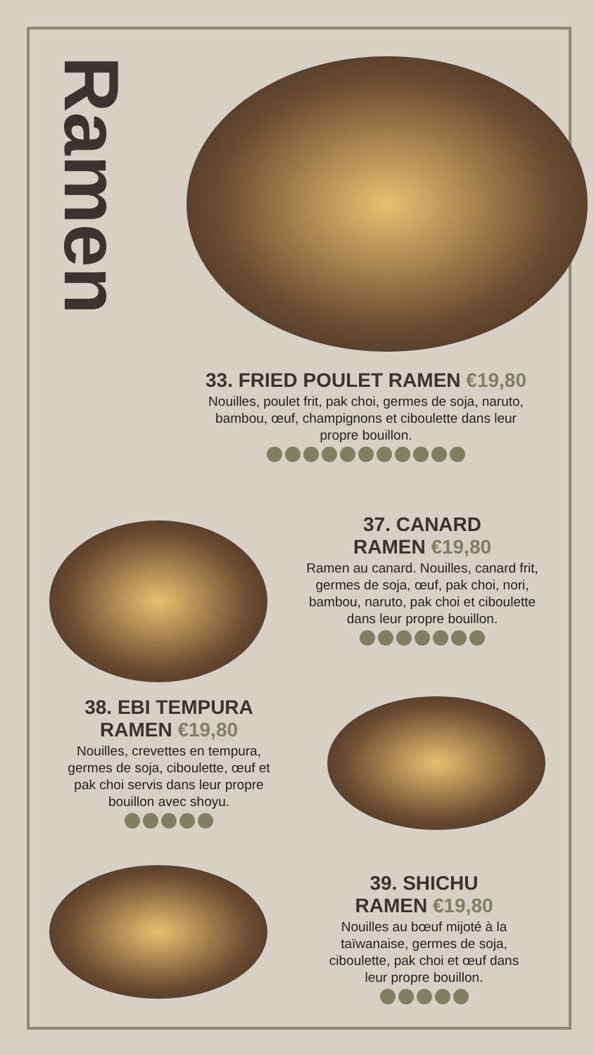Ramen
33. FRIED POULET RAMEN €19,80
Nouilles, poulet frit, pak choi, germes de soja, naruto, bambou, œuf, champignons et ciboulette dans leur propre bouillon.
37. CANARD
RAMEN €19,80
Ramen au canard. Nouilles, canard frit, germes de soja, œuf, pak choi, nori, bambou, naruto, pak choi et ciboulette dans leur propre bouillon.
38. EBI TEMPURA
RAMEN €19,80
Nouilles, crevettes en tempura, germes de soja, ciboulette, œuf et pak choi servis dans leur propre bouillon avec shoyu.
39. SHICHU
RAMEN €19,80
Nouilles au bœuf mijoté à la taïwanaise, germes de soja, ciboulette, pak choi et œuf dans leur propre bouillon.